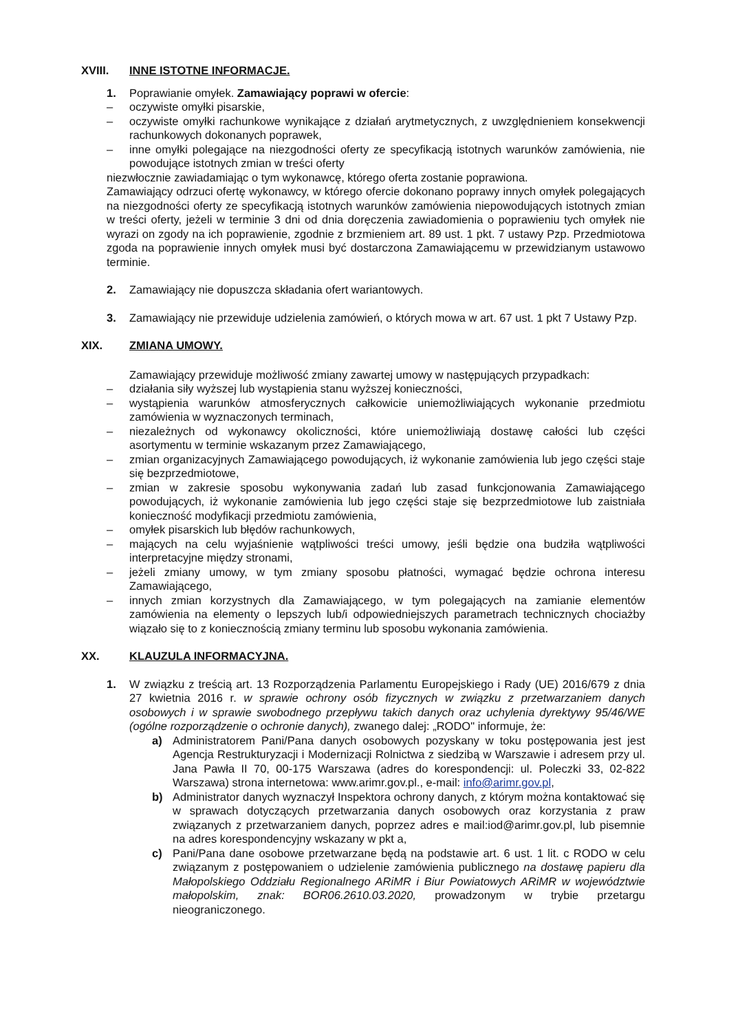XVIII. INNE ISTOTNE INFORMACJE.
1. Poprawianie omyłek. Zamawiający poprawi w ofercie:
– oczywiste omyłki pisarskie,
– oczywiste omyłki rachunkowe wynikające z działań arytmetycznych, z uwzględnieniem konsekwencji rachunkowych dokonanych poprawek,
– inne omyłki polegające na niezgodności oferty ze specyfikacją istotnych warunków zamówienia, nie powodujące istotnych zmian w treści oferty
niezwłocznie zawiadamiając o tym wykonawcę, którego oferta zostanie poprawiona.
Zamawiający odrzuci ofertę wykonawcy, w którego ofercie dokonano poprawy innych omyłek polegających na niezgodności oferty ze specyfikacją istotnych warunków zamówienia niepowodujących istotnych zmian w treści oferty, jeżeli w terminie 3 dni od dnia doręczenia zawiadomienia o poprawieniu tych omyłek nie wyrazi on zgody na ich poprawienie, zgodnie z brzmieniem art. 89 ust. 1 pkt. 7 ustawy Pzp. Przedmiotowa zgoda na poprawienie innych omyłek musi być dostarczona Zamawiającemu w przewidzianym ustawowo terminie.
2. Zamawiający nie dopuszcza składania ofert wariantowych.
3. Zamawiający nie przewiduje udzielenia zamówień, o których mowa w art. 67 ust. 1 pkt 7 Ustawy Pzp.
XIX. ZMIANA UMOWY.
Zamawiający przewiduje możliwość zmiany zawartej umowy w następujących przypadkach:
– działania siły wyższej lub wystąpienia stanu wyższej konieczności,
– wystąpienia warunków atmosferycznych całkowicie uniemożliwiających wykonanie przedmiotu zamówienia w wyznaczonych terminach,
– niezależnych od wykonawcy okoliczności, które uniemożliwiają dostawę całości lub części asortymentu w terminie wskazanym przez Zamawiającego,
– zmian organizacyjnych Zamawiającego powodujących, iż wykonanie zamówienia lub jego części staje się bezprzedmiotowe,
– zmian w zakresie sposobu wykonywania zadań lub zasad funkcjonowania Zamawiającego powodujących, iż wykonanie zamówienia lub jego części staje się bezprzedmiotowe lub zaistniała konieczność modyfikacji przedmiotu zamówienia,
– omyłek pisarskich lub błędów rachunkowych,
– mających na celu wyjaśnienie wątpliwości treści umowy, jeśli będzie ona budziła wątpliwości interpretacyjne między stronami,
– jeżeli zmiany umowy, w tym zmiany sposobu płatności, wymagać będzie ochrona interesu Zamawiającego,
– innych zmian korzystnych dla Zamawiającego, w tym polegających na zamianie elementów zamówienia na elementy o lepszych lub/i odpowiedniejszych parametrach technicznych chociażby wiązało się to z koniecznością zmiany terminu lub sposobu wykonania zamówienia.
XX. KLAUZULA INFORMACYJNA.
1. W związku z treścią art. 13 Rozporządzenia Parlamentu Europejskiego i Rady (UE) 2016/679 z dnia 27 kwietnia 2016 r. w sprawie ochrony osób fizycznych w związku z przetwarzaniem danych osobowych i w sprawie swobodnego przepływu takich danych oraz uchylenia dyrektywy 95/46/WE (ogólne rozporządzenie o ochronie danych), zwanego dalej: „RODO" informuje, że:
a) Administratorem Pani/Pana danych osobowych pozyskany w toku postępowania jest jest Agencja Restrukturyzacji i Modernizacji Rolnictwa z siedzibą w Warszawie i adresem przy ul. Jana Pawła II 70, 00-175 Warszawa (adres do korespondencji: ul. Poleczki 33, 02-822 Warszawa) strona internetowa: www.arimr.gov.pl., e-mail: info@arimr.gov.pl,
b) Administrator danych wyznaczył Inspektora ochrony danych, z którym można kontaktować się w sprawach dotyczących przetwarzania danych osobowych oraz korzystania z praw związanych z przetwarzaniem danych, poprzez adres e mail:iod@arimr.gov.pl, lub pisemnie na adres korespondencyjny wskazany w pkt a,
c) Pani/Pana dane osobowe przetwarzane będą na podstawie art. 6 ust. 1 lit. c RODO w celu związanym z postępowaniem o udzielenie zamówienia publicznego na dostawę papieru dla Małopolskiego Oddziału Regionalnego ARiMR i Biur Powiatowych ARiMR w województwie małopolskim, znak: BOR06.2610.03.2020, prowadzonym w trybie przetargu nieograniczonego.